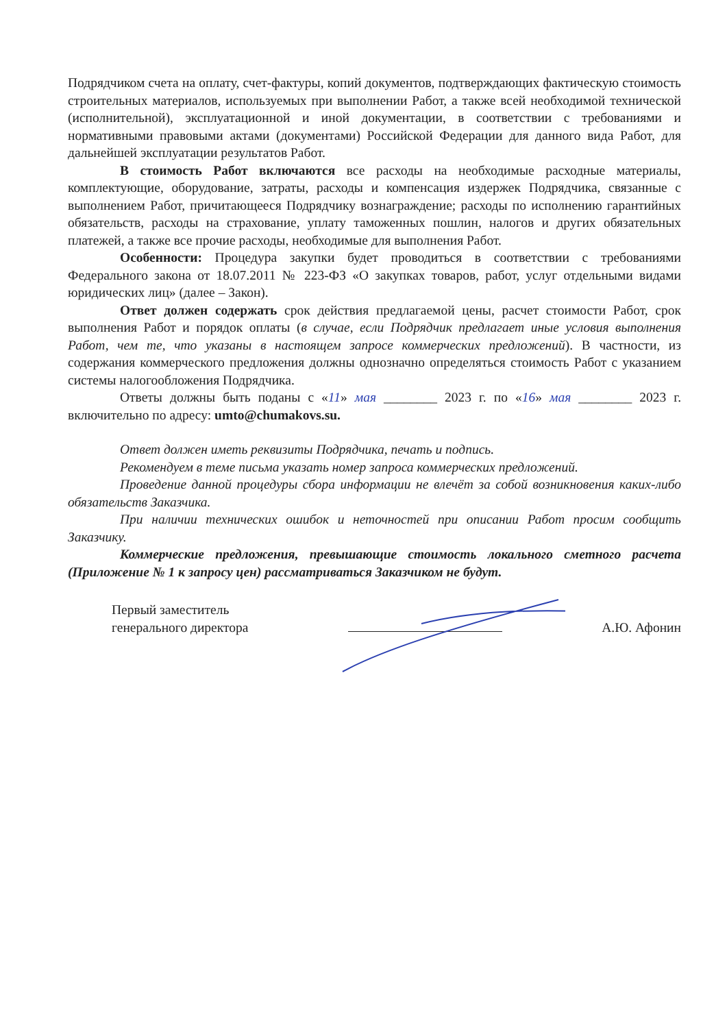Подрядчиком счета на оплату, счет-фактуры, копий документов, подтверждающих фактическую стоимость строительных материалов, используемых при выполнении Работ, а также всей необходимой технической (исполнительной), эксплуатационной и иной документации, в соответствии с требованиями и нормативными правовыми актами (документами) Российской Федерации для данного вида Работ, для дальнейшей эксплуатации результатов Работ.
В стоимость Работ включаются все расходы на необходимые расходные материалы, комплектующие, оборудование, затраты, расходы и компенсация издержек Подрядчика, связанные с выполнением Работ, причитающееся Подрядчику вознаграждение; расходы по исполнению гарантийных обязательств, расходы на страхование, уплату таможенных пошлин, налогов и других обязательных платежей, а также все прочие расходы, необходимые для выполнения Работ.
Особенности: Процедура закупки будет проводиться в соответствии с требованиями Федерального закона от 18.07.2011 № 223-ФЗ «О закупках товаров, работ, услуг отдельными видами юридических лиц» (далее – Закон).
Ответ должен содержать срок действия предлагаемой цены, расчет стоимости Работ, срок выполнения Работ и порядок оплаты (в случае, если Подрядчик предлагает иные условия выполнения Работ, чем те, что указаны в настоящем запросе коммерческих предложений). В частности, из содержания коммерческого предложения должны однозначно определяться стоимость Работ с указанием системы налогообложения Подрядчика.
Ответы должны быть поданы с «11» мая ________ 2023 г. по «16» мая ________ 2023 г. включительно по адресу: umto@chumakovs.su.
Ответ должен иметь реквизиты Подрядчика, печать и подпись.
Рекомендуем в теме письма указать номер запроса коммерческих предложений.
Проведение данной процедуры сбора информации не влечёт за собой возникновения каких-либо обязательств Заказчика.
При наличии технических ошибок и неточностей при описании Работ просим сообщить Заказчику.
Коммерческие предложения, превышающие стоимость локального сметного расчета (Приложение № 1 к запросу цен) рассматриваться Заказчиком не будут.
Первый заместитель
генерального директора
А.Ю. Афонин